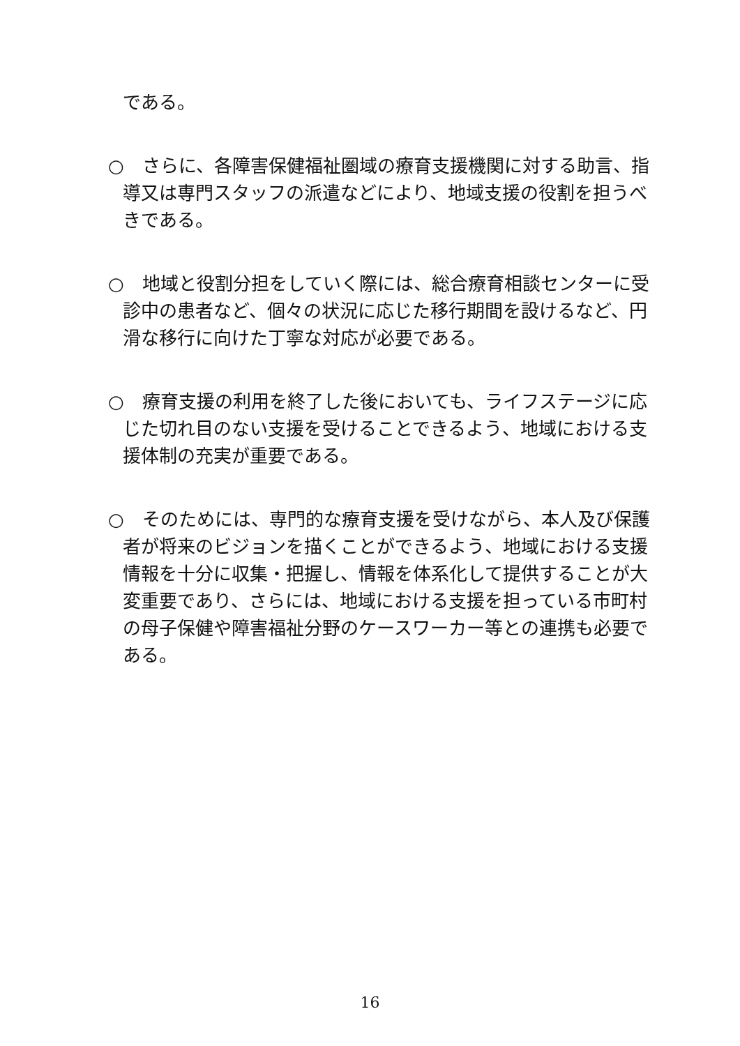である。
○　さらに、各障害保健福祉圏域の療育支援機関に対する助言、指導又は専門スタッフの派遣などにより、地域支援の役割を担うべきである。
○　地域と役割分担をしていく際には、総合療育相談センターに受診中の患者など、個々の状況に応じた移行期間を設けるなど、円滑な移行に向けた丁寧な対応が必要である。
○　療育支援の利用を終了した後においても、ライフステージに応じた切れ目のない支援を受けることできるよう、地域における支援体制の充実が重要である。
○　そのためには、専門的な療育支援を受けながら、本人及び保護者が将来のビジョンを描くことができるよう、地域における支援情報を十分に収集・把握し、情報を体系化して提供することが大変重要であり、さらには、地域における支援を担っている市町村の母子保健や障害福祉分野のケースワーカー等との連携も必要である。
16